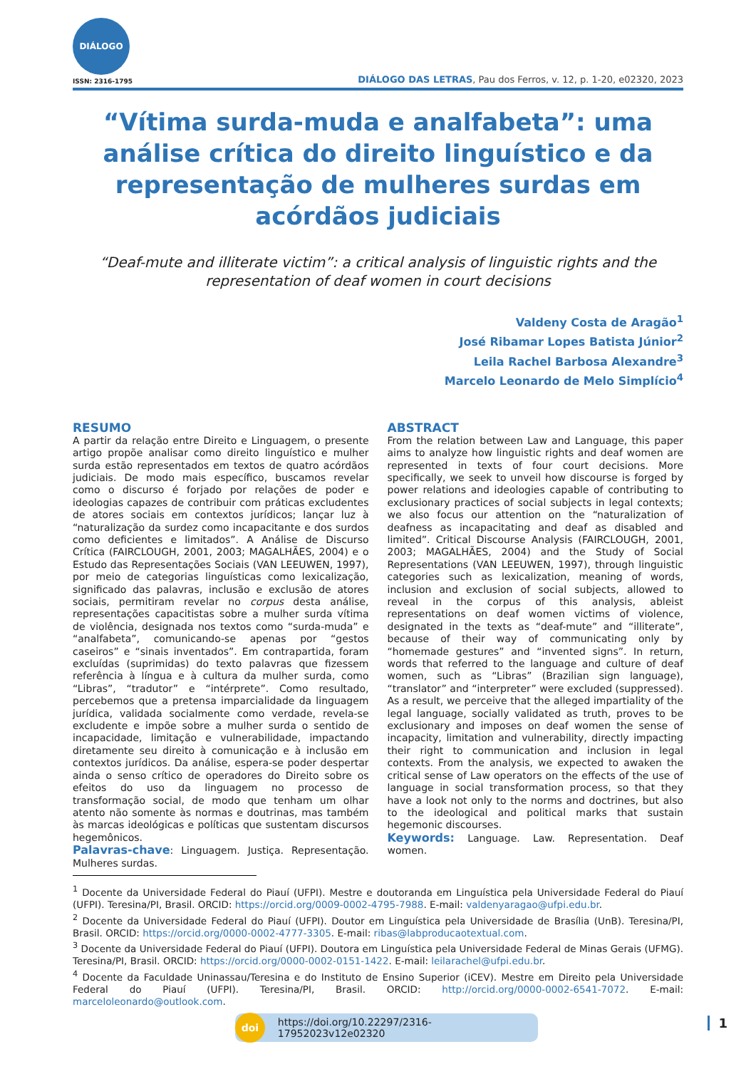DIÁLOGO
ISSN: 2316-1795
DIÁLOGO DAS LETRAS, Pau dos Ferros, v. 12, p. 1-20, e02320, 2023
“Vítima surda-muda e analfabeta”: uma análise crítica do direito linguístico e da representação de mulheres surdas em acórdãos judiciais
“Deaf-mute and illiterate victim”: a critical analysis of linguistic rights and the representation of deaf women in court decisions
Valdeny Costa de Aragão<sup>1</sup>
José Ribamar Lopes Batista Júnior<sup>2</sup>
Leila Rachel Barbosa Alexandre<sup>3</sup>
Marcelo Leonardo de Melo Simplício<sup>4</sup>
RESUMO
A partir da relação entre Direito e Linguagem, o presente artigo propõe analisar como direito linguístico e mulher surda estão representados em textos de quatro acórdãos judiciais. De modo mais específico, buscamos revelar como o discurso é forjado por relações de poder e ideologias capazes de contribuir com práticas excludentes de atores sociais em contextos jurídicos; lançar luz à “naturalização da surdez como incapacitante e dos surdos como deficientes e limitados”. A Análise de Discurso Crítica (FAIRCLOUGH, 2001, 2003; MAGALHÃES, 2004) e o Estudo das Representações Sociais (VAN LEEUWEN, 1997), por meio de categorias linguísticas como lexicalização, significado das palavras, inclusão e exclusão de atores sociais, permitiram revelar no corpus desta análise, representações capacitistas sobre a mulher surda vítima de violência, designada nos textos como “surda-muda” e “analfabeta”, comunicando-se apenas por “gestos caseiros” e “sinais inventados”. Em contrapartida, foram excluídas (suprimidas) do texto palavras que fizessem referência à língua e à cultura da mulher surda, como “Libras”, “tradutor” e “intérprete”. Como resultado, percebemos que a pretensa imparcialidade da linguagem jurídica, validada socialmente como verdade, revela-se excludente e impõe sobre a mulher surda o sentido de incapacidade, limitação e vulnerabilidade, impactando diretamente seu direito à comunicação e à inclusão em contextos jurídicos. Da análise, espera-se poder despertar ainda o senso crítico de operadores do Direito sobre os efeitos do uso da linguagem no processo de transformação social, de modo que tenham um olhar atento não somente às normas e doutrinas, mas também às marcas ideológicas e políticas que sustentam discursos hegemônicos.
Palavras-chave: Linguagem. Justiça. Representação. Mulheres surdas.
ABSTRACT
From the relation between Law and Language, this paper aims to analyze how linguistic rights and deaf women are represented in texts of four court decisions. More specifically, we seek to unveil how discourse is forged by power relations and ideologies capable of contributing to exclusionary practices of social subjects in legal contexts; we also focus our attention on the “naturalization of deafness as incapacitating and deaf as disabled and limited”. Critical Discourse Analysis (FAIRCLOUGH, 2001, 2003; MAGALHÃES, 2004) and the Study of Social Representations (VAN LEEUWEN, 1997), through linguistic categories such as lexicalization, meaning of words, inclusion and exclusion of social subjects, allowed to reveal in the corpus of this analysis, ableist representations on deaf women victims of violence, designated in the texts as “deaf-mute” and “illiterate”, because of their way of communicating only by “homemade gestures” and “invented signs”. In return, words that referred to the language and culture of deaf women, such as “Libras” (Brazilian sign language), “translator” and “interpreter” were excluded (suppressed). As a result, we perceive that the alleged impartiality of the legal language, socially validated as truth, proves to be exclusionary and imposes on deaf women the sense of incapacity, limitation and vulnerability, directly impacting their right to communication and inclusion in legal contexts. From the analysis, we expected to awaken the critical sense of Law operators on the effects of the use of language in social transformation process, so that they have a look not only to the norms and doctrines, but also to the ideological and political marks that sustain hegemonic discourses.
Keywords: Language. Law. Representation. Deaf women.
<sup>1</sup> Docente da Universidade Federal do Piauí (UFPI). Mestre e doutoranda em Linguística pela Universidade Federal do Piauí (UFPI). Teresina/PI, Brasil. ORCID: https://orcid.org/0009-0002-4795-7988. E-mail: valdenyaragao@ufpi.edu.br.
<sup>2</sup> Docente da Universidade Federal do Piauí (UFPI). Doutor em Linguística pela Universidade de Brasília (UnB). Teresina/PI, Brasil. ORCID: https://orcid.org/0000-0002-4777-3305. E-mail: ribas@labproducaotextual.com.
<sup>3</sup> Docente da Universidade Federal do Piauí (UFPI). Doutora em Linguística pela Universidade Federal de Minas Gerais (UFMG). Teresina/PI, Brasil. ORCID: https://orcid.org/0000-0002-0151-1422. E-mail: leilarachel@ufpi.edu.br.
<sup>4</sup> Docente da Faculdade Uninassau/Teresina e do Instituto de Ensino Superior (iCEV). Mestre em Direito pela Universidade Federal do Piauí (UFPI). Teresina/PI, Brasil. ORCID: http://orcid.org/0000-0002-6541-7072. E-mail: marceloleonardo@outlook.com.
doi https://doi.org/10.22297/2316-17952023v12e02320
1